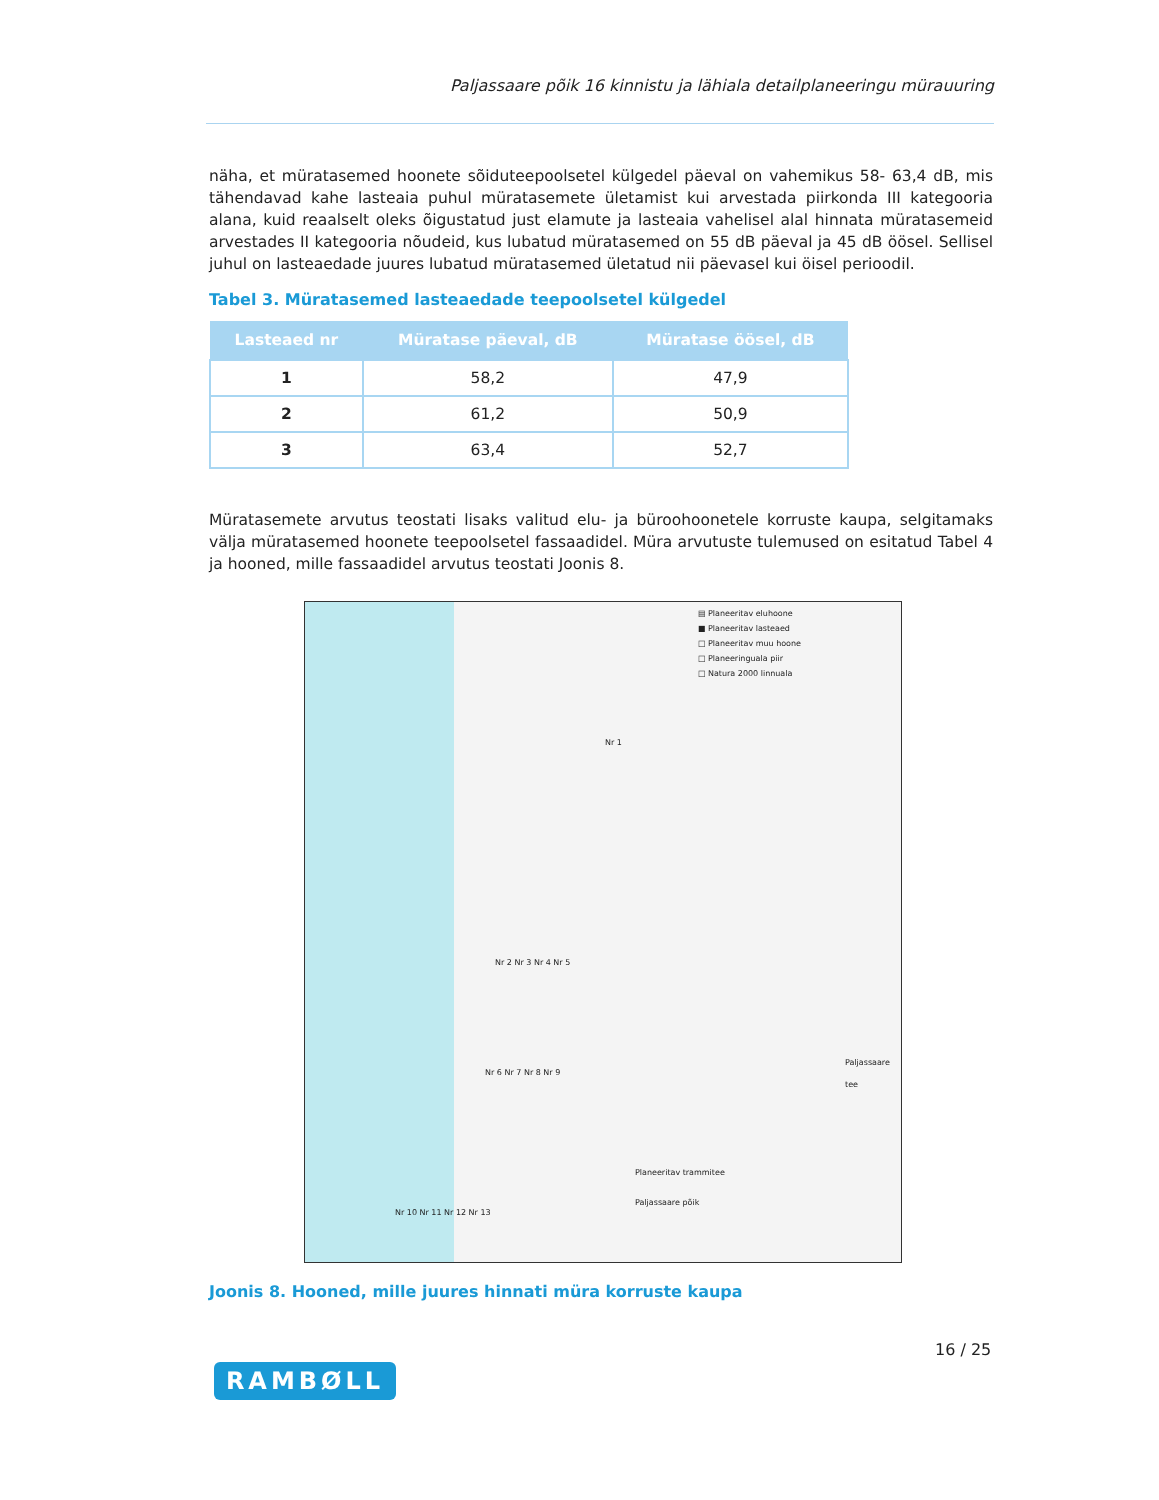Paljassaare põik 16 kinnistu ja lähiala detailplaneeringu mürauuring
näha, et müratasemed hoonete sõiduteepoolsetel külgedel päeval on vahemikus 58- 63,4 dB, mis tähendavad kahe lasteaia puhul müratasemete ületamist kui arvestada piirkonda III kategooria alana, kuid reaalselt oleks õigustatud just elamute ja lasteaia vahelisel alal hinnata müratasemeid arvestades II kategooria nõudeid, kus lubatud müratasemed on 55 dB päeval ja 45 dB öösel. Sellisel juhul on lasteaedade juures lubatud müratasemed ületatud nii päevasel kui öisel perioodil.
Tabel 3. Müratasemed lasteaedade teepoolsetel külgedel
| Lasteaed nr | Müratase päeval, dB | Müratase öösel, dB |
| --- | --- | --- |
| 1 | 58,2 | 47,9 |
| 2 | 61,2 | 50,9 |
| 3 | 63,4 | 52,7 |
Müratasemete arvutus teostati lisaks valitud elu- ja büroohoonetele korruste kaupa, selgitamaks välja müratasemed hoonete teepoolsetel fassaadidel. Müra arvutuste tulemused on esitatud Tabel 4 ja hooned, mille fassaadidel arvutus teostati Joonis 8.
▤ Planeeritav eluhoone
■ Planeeritav lasteaed
□ Planeeritav muu hoone
□ Planeeringuala piir
□ Natura 2000 linnuala
Nr 1
Nr 2 Nr 3 Nr 4 Nr 5
Nr 6 Nr 7 Nr 8 Nr 9
Nr 10 Nr 11 Nr 12 Nr 13
Planeeritav trammitee
Paljassaare põik
Paljassaare tee
Joonis 8. Hooned, mille juures hinnati müra korruste kaupa
16 / 25
RAMBØLL